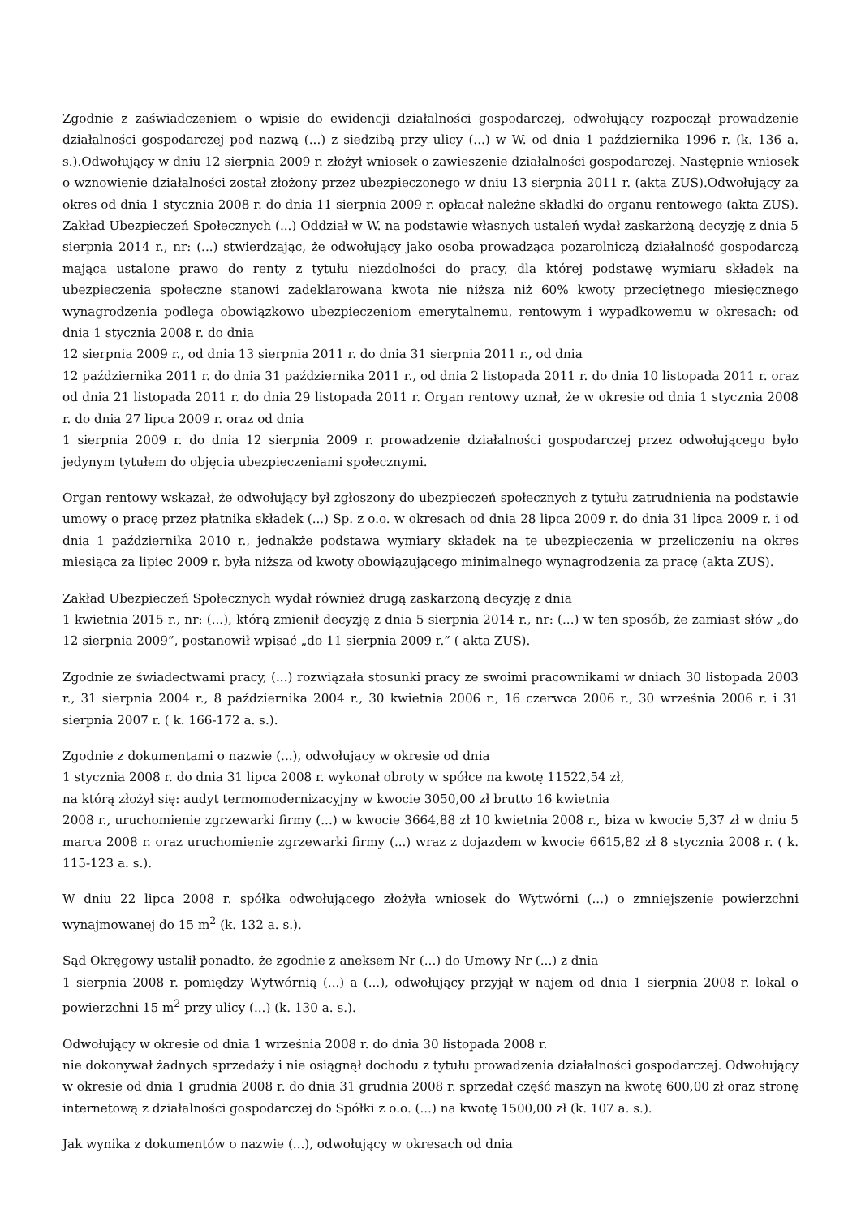Zgodnie z zaświadczeniem o wpisie do ewidencji działalności gospodarczej, odwołujący rozpoczął prowadzenie działalności gospodarczej pod nazwą (...) z siedzibą przy ulicy (...) w W. od dnia 1 października 1996 r. (k. 136 a. s.).Odwołujący w dniu 12 sierpnia 2009 r. złożył wniosek o zawieszenie działalności gospodarczej. Następnie wniosek o wznowienie działalności został złożony przez ubezpieczonego w dniu 13 sierpnia 2011 r. (akta ZUS).Odwołujący za okres od dnia 1 stycznia 2008 r. do dnia 11 sierpnia 2009 r. opłacał należne składki do organu rentowego (akta ZUS). Zakład Ubezpieczeń Społecznych (...) Oddział w W. na podstawie własnych ustaleń wydał zaskarżoną decyzję z dnia 5 sierpnia 2014 r., nr: (...) stwierdzając, że odwołujący jako osoba prowadząca pozarolniczą działalność gospodarczą mająca ustalone prawo do renty z tytułu niezdolności do pracy, dla której podstawę wymiaru składek na ubezpieczenia społeczne stanowi zadeklarowana kwota nie niższa niż 60% kwoty przeciętnego miesięcznego wynagrodzenia podlega obowiązkowo ubezpieczeniom emerytalnemu, rentowym i wypadkowemu w okresach: od dnia 1 stycznia 2008 r. do dnia
12 sierpnia 2009 r., od dnia 13 sierpnia 2011 r. do dnia 31 sierpnia 2011 r., od dnia
12 października 2011 r. do dnia 31 października 2011 r., od dnia 2 listopada 2011 r. do dnia 10 listopada 2011 r. oraz od dnia 21 listopada 2011 r. do dnia 29 listopada 2011 r. Organ rentowy uznał, że w okresie od dnia 1 stycznia 2008 r. do dnia 27 lipca 2009 r. oraz od dnia
1 sierpnia 2009 r. do dnia 12 sierpnia 2009 r. prowadzenie działalności gospodarczej przez odwołującego było jedynym tytułem do objęcia ubezpieczeniami społecznymi.
Organ rentowy wskazał, że odwołujący był zgłoszony do ubezpieczeń społecznych z tytułu zatrudnienia na podstawie umowy o pracę przez płatnika składek (...) Sp. z o.o. w okresach od dnia 28 lipca 2009 r. do dnia 31 lipca 2009 r. i od dnia 1 października 2010 r., jednakże podstawa wymiary składek na te ubezpieczenia w przeliczeniu na okres miesiąca za lipiec 2009 r. była niższa od kwoty obowiązującego minimalnego wynagrodzenia za pracę (akta ZUS).
Zakład Ubezpieczeń Społecznych wydał również drugą zaskarżoną decyzję z dnia
1 kwietnia 2015 r., nr: (...), którą zmienił decyzję z dnia 5 sierpnia 2014 r., nr: (...) w ten sposób, że zamiast słów „do 12 sierpnia 2009”, postanowił wpisać „do 11 sierpnia 2009 r.” ( akta ZUS).
Zgodnie ze świadectwami pracy, (...) rozwiązała stosunki pracy ze swoimi pracownikami w dniach 30 listopada 2003 r., 31 sierpnia 2004 r., 8 października 2004 r., 30 kwietnia 2006 r., 16 czerwca 2006 r., 30 września 2006 r. i 31 sierpnia 2007 r. ( k. 166-172 a. s.).
Zgodnie z dokumentami o nazwie (...), odwołujący w okresie od dnia
1 stycznia 2008 r. do dnia 31 lipca 2008 r. wykonał obroty w spółce na kwotę 11522,54 zł,
na którą złożył się: audyt termomodernizacyjny w kwocie 3050,00 zł brutto 16 kwietnia
2008 r., uruchomienie zgrzewarki firmy (...) w kwocie 3664,88 zł 10 kwietnia 2008 r., biza w kwocie 5,37 zł w dniu 5 marca 2008 r. oraz uruchomienie zgrzewarki firmy (...) wraz z dojazdem w kwocie 6615,82 zł 8 stycznia 2008 r. ( k. 115-123 a. s.).
W dniu 22 lipca 2008 r. spółka odwołującego złożyła wniosek do Wytwórni (...) o zmniejszenie powierzchni wynajmowanej do 15 m<sup>2</sup> (k. 132 a. s.).
Sąd Okręgowy ustalił ponadto, że zgodnie z aneksem Nr (...) do Umowy Nr (...) z dnia
1 sierpnia 2008 r. pomiędzy Wytwórnią (...) a (...), odwołujący przyjął w najem od dnia 1 sierpnia 2008 r. lokal o powierzchni 15 m<sup>2</sup> przy ulicy (...) (k. 130 a. s.).
Odwołujący w okresie od dnia 1 września 2008 r. do dnia 30 listopada 2008 r.
nie dokonywał żadnych sprzedaży i nie osiągnął dochodu z tytułu prowadzenia działalności gospodarczej. Odwołujący w okresie od dnia 1 grudnia 2008 r. do dnia 31 grudnia 2008 r. sprzedał część maszyn na kwotę 600,00 zł oraz stronę internetową z działalności gospodarczej do Spółki z o.o. (...) na kwotę 1500,00 zł (k. 107 a. s.).
Jak wynika z dokumentów o nazwie (...), odwołujący w okresach od dnia